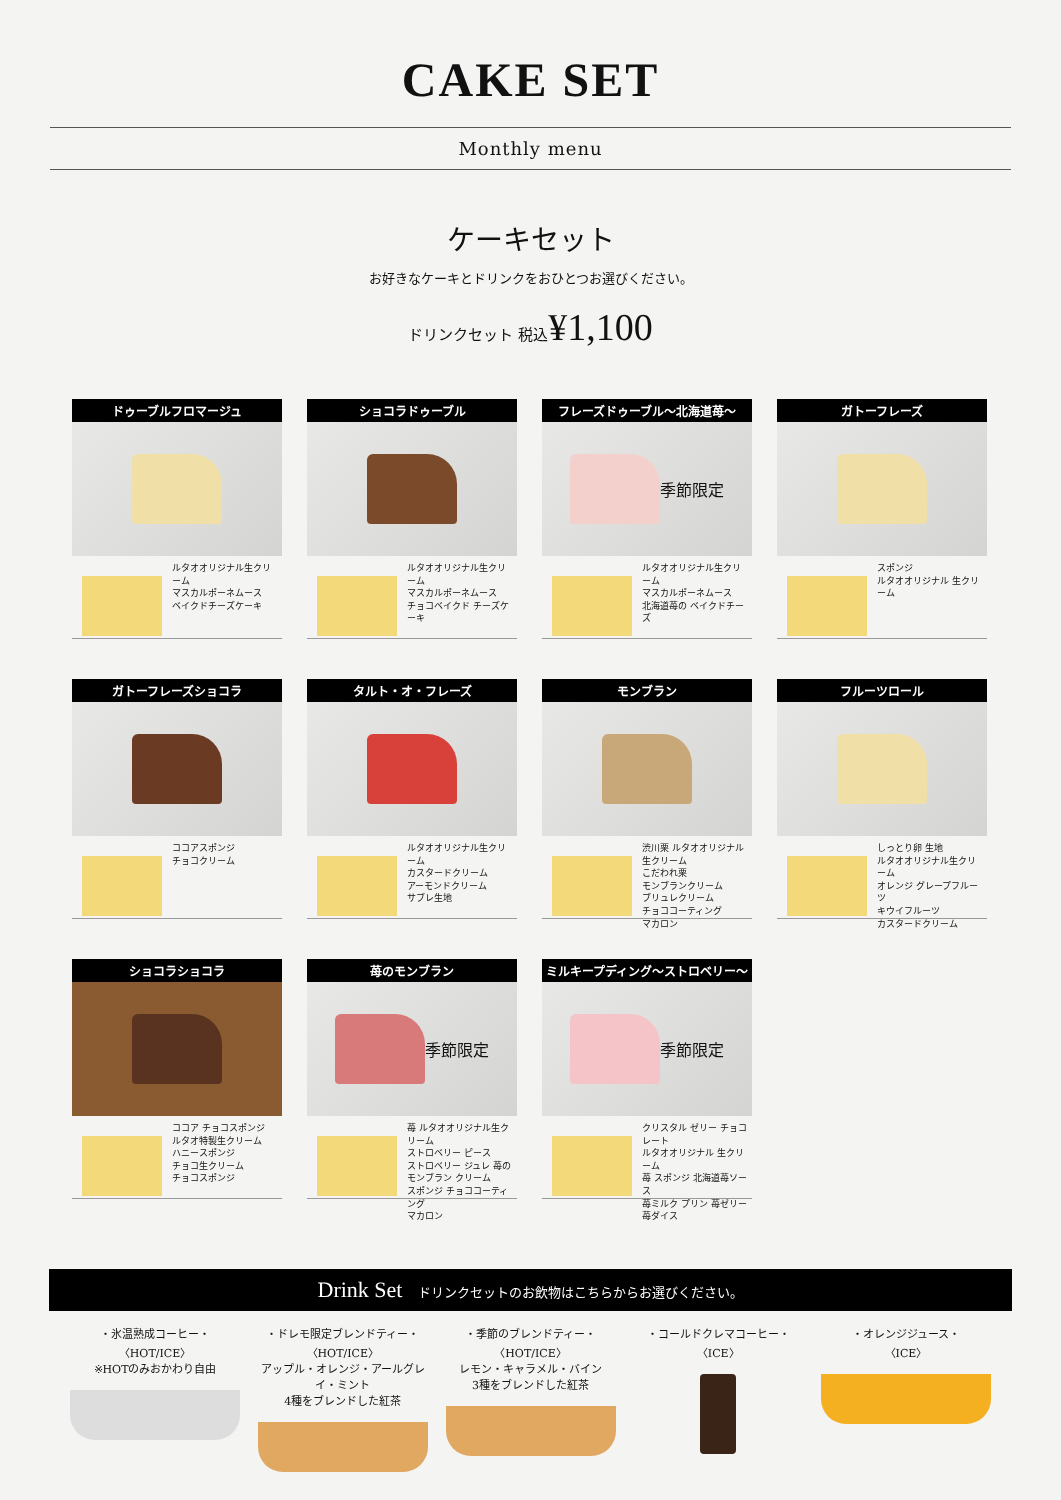CAKE SET
Monthly menu
ケーキセット
お好きなケーキとドリンクをおひとつお選びください。
ドリンクセット 税込¥1,100
ドゥーブルフロマージュ
ルタオオリジナル生クリーム
マスカルポーネムース
ベイクドチーズケーキ
ショコラドゥーブル
ルタオオリジナル生クリーム
マスカルポーネムース
チョコベイクド チーズケーキ
フレーズドゥーブル〜北海道苺〜
季節限定
ルタオオリジナル生クリーム
マスカルポーネムース
北海道苺の ベイクドチーズ
ガトーフレーズ
スポンジ
ルタオオリジナル 生クリーム
ガトーフレーズショコラ
ココアスポンジ
チョコクリーム
タルト・オ・フレーズ
ルタオオリジナル生クリーム
カスタードクリーム
アーモンドクリーム
サブレ生地
モンブラン
渋川栗 ルタオオリジナル生クリーム
こだわれ栗
モンブランクリーム
ブリュレクリーム
チョココーティング
マカロン
フルーツロール
しっとり卵 生地
ルタオオリジナル生クリーム
オレンジ グレープフルーツ
キウイフルーツ
カスタードクリーム
ショコラショコラ
ココア チョコスポンジ
ルタオ特製生クリーム
ハニースポンジ
チョコ生クリーム
チョコスポンジ
苺のモンブラン
季節限定
苺 ルタオオリジナル生クリーム
ストロベリー ピース
ストロベリー ジュレ 苺のモンブラン クリーム
スポンジ チョココーティング
マカロン
ミルキープディング〜ストロベリー〜
季節限定
クリスタル ゼリー チョコレート
ルタオオリジナル 生クリーム
苺 スポンジ 北海道苺ソース
苺ミルク プリン 苺ゼリー
苺ダイス
Drink Set ドリンクセットのお飲物はこちらからお選びください。
・氷温熟成コーヒー・
〈HOT/ICE〉
※HOTのみおかわり自由
・ドレモ限定ブレンドティー・
〈HOT/ICE〉
アップル・オレンジ・アールグレイ・ミント
4種をブレンドした紅茶
・季節のブレンドティー・
〈HOT/ICE〉
レモン・キャラメル・バイン
3種をブレンドした紅茶
・コールドクレマコーヒー・
〈ICE〉
・オレンジジュース・
〈ICE〉